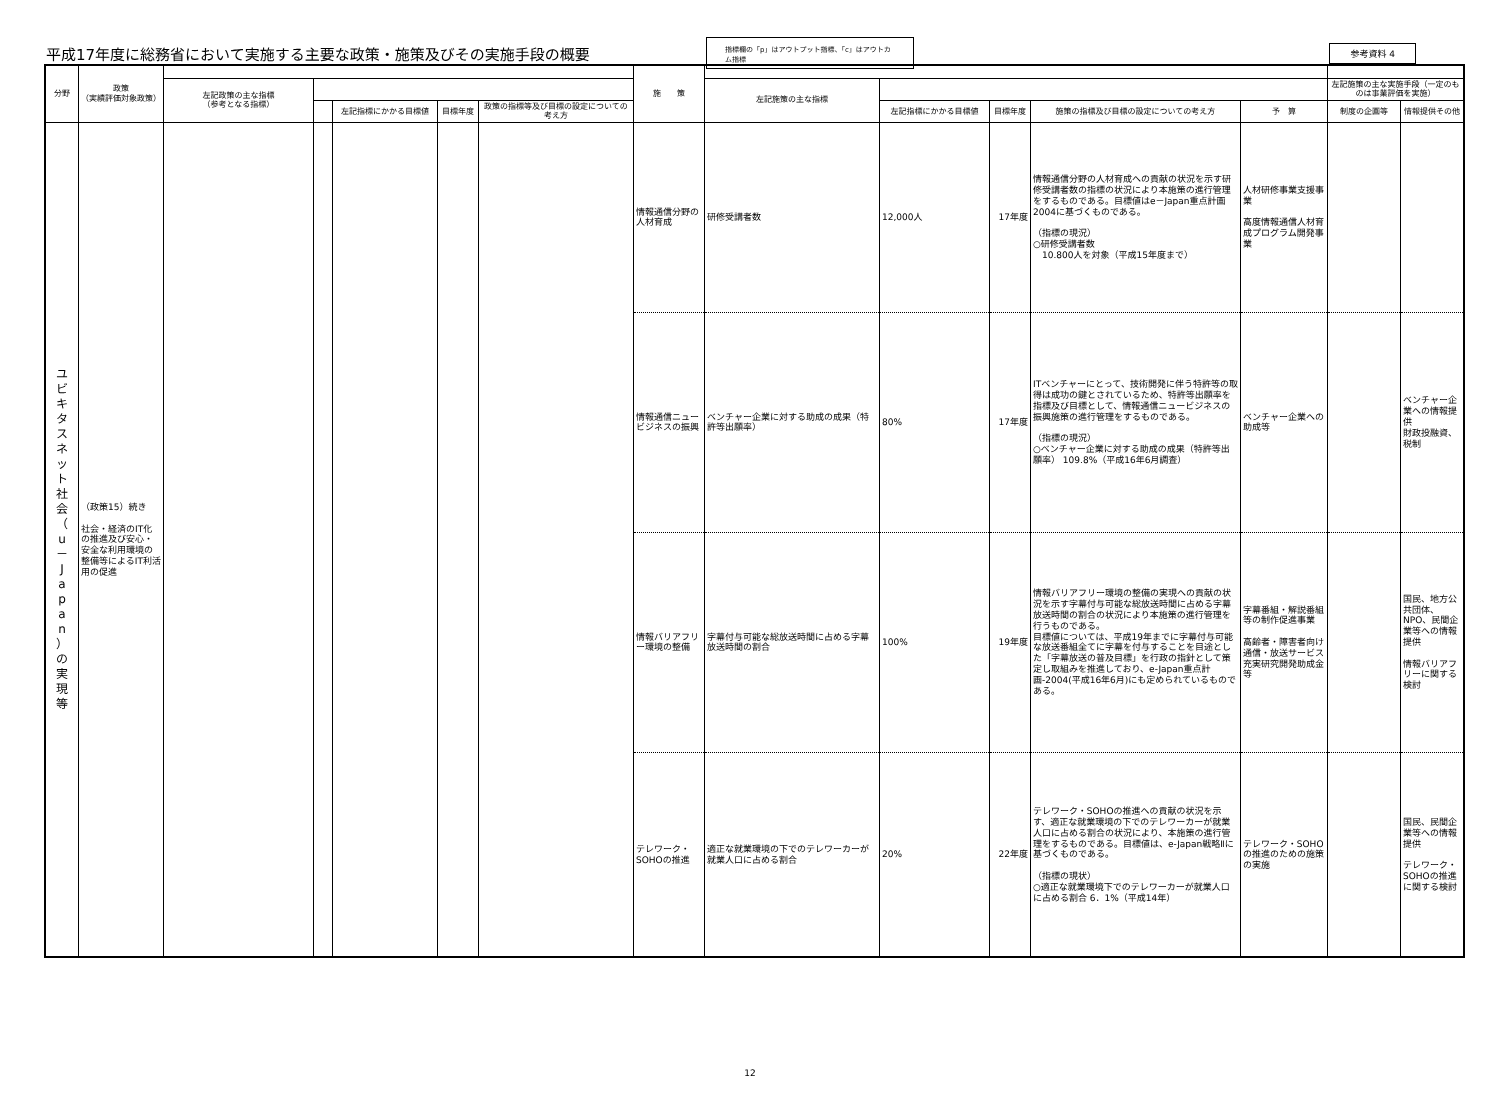平成17年度に総務省において実施する主要な政策・施策及びその実施手段の概要
指標欄の「p」はアウトプット指標、「c」はアウトカム指標
参考資料 4
| 分野 | 政策 （実績評価対象政策） | | | | | | 施 策 | | | | | | | |
| --- | --- | --- | --- | --- | --- | --- | --- | --- | --- | --- | --- | --- | --- | --- |
| | | 左記政策の主な指標 （参考となる指標） | | | | | | 左記施策の主な指標 | | | | | 左記施策の主な実施手段（一定のものは事業評価を実施） | |
| | | | | 左記指標にかかる目標値 | 目標年度 | 政策の指標等及び目標の設定についての考え方 | | | 左記指標にかかる目標値 | 目標年度 | 施策の指標及び目標の設定についての考え方 | 予 算 | 制度の企画等 | 情報提供その他 |
| ユ ビ キ タ ス ネ ッ ト 社 会 （ u － J a p a n ） の 実 現 等 | （政策15）続き 社会・経済のIT化の推進及び安心・安全な利用環境の整備等によるIT利活用の促進 | | | | | | 情報通信分野の人材育成 | 研修受講者数 | 12,000人 | 17年度 | 情報通信分野の人材育成への貢献の状況を示す研修受講者数の指標の状況により本施策の進行管理をするものである。目標値はe－Japan重点計画2004に基づくものである。 （指標の現況） ○研修受講者数 10.800人を対象（平成15年度まで） | 人材研修事業支援事業 高度情報通信人材育成プログラム開発事業 | | |
| | | | | | | | 情報通信ニュービジネスの振興 | ベンチャー企業に対する助成の成果（特許等出願率） | 80% | 17年度 | ITベンチャーにとって、技術開発に伴う特許等の取得は成功の鍵とされているため、特許等出願率を指標及び目標として、情報通信ニュービジネスの振興施策の進行管理をするものである。 （指標の現況） ○ベンチャー企業に対する助成の成果（特許等出願率） 109.8%（平成16年6月調査） | ベンチャー企業への助成等 | | ベンチャー企業への情報提供 財政投融資、税制 |
| | | | | | | | 情報バリアフリー環境の整備 | 字幕付与可能な総放送時間に占める字幕放送時間の割合 | 100% | 19年度 | 情報バリアフリー環境の整備の実現への貢献の状況を示す字幕付与可能な総放送時間に占める字幕放送時間の割合の状況により本施策の進行管理を行うものである。 目標値については、平成19年までに字幕付与可能な放送番組全てに字幕を付与することを目途とした「字幕放送の普及目標」を行政の指針として策定し取組みを推進しており、e-Japan重点計画-2004(平成16年6月)にも定められているものである。 | 字幕番組・解説番組等の制作促進事業 高齢者・障害者向け通信・放送サービス充実研究開発助成金 等 | | 国民、地方公共団体、NPO、民間企業等への情報提供 情報バリアフリーに関する検討 |
| | | | | | | | テレワーク・SOHOの推進 | 適正な就業環境の下でのテレワーカーが就業人口に占める割合 | 20% | 22年度 | テレワーク・SOHOの推進への貢献の状況を示す、適正な就業環境の下でのテレワーカーが就業人口に占める割合の状況により、本施策の進行管理をするものである。目標値は、e-Japan戦略Ⅱに基づくものである。 （指標の現状） ○適正な就業環境下でのテレワーカーが就業人口に占める割合 6．1%（平成14年） | テレワーク・SOHOの推進のための施策の実施 | | 国民、民間企業等への情報提供 テレワーク・SOHOの推進に関する検討 |
12